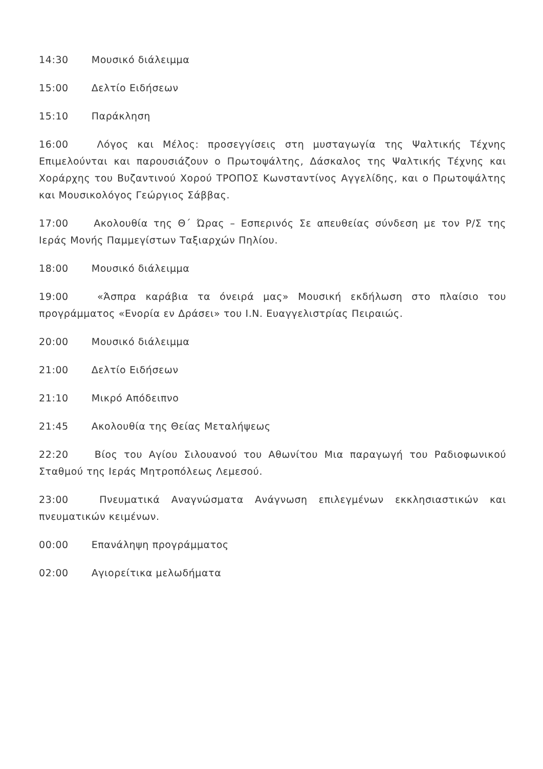14:30 Μουσικό διάλειμμα
15:00 Δελτίο Ειδήσεων
15:10 Παράκληση
16:00 Λόγος και Μέλος: προσεγγίσεις στη μυσταγωγία της Ψαλτικής Τέχνης Επιμελούνται και παρουσιάζουν ο Πρωτοψάλτης, Δάσκαλος της Ψαλτικής Τέχνης και Χοράρχης του Βυζαντινού Χορού ΤΡΟΠΟΣ Κωνσταντίνος Αγγελίδης, και ο Πρωτοψάλτης και Μουσικολόγος Γεώργιος Σάββας.
17:00 Ακολουθία της Θ΄ Ώρας – Εσπερινός Σε απευθείας σύνδεση με τον Ρ/Σ της Ιεράς Μονής Παμμεγίστων Ταξιαρχών Πηλίου.
18:00 Μουσικό διάλειμμα
19:00 «Άσπρα καράβια τα όνειρά μας» Μουσική εκδήλωση στο πλαίσιο του προγράμματος «Ενορία εν Δράσει» του Ι.Ν. Ευαγγελιστρίας Πειραιώς.
20:00 Μουσικό διάλειμμα
21:00 Δελτίο Ειδήσεων
21:10 Μικρό Απόδειπνο
21:45 Ακολουθία της Θείας Μεταλήψεως
22:20 Βίος του Αγίου Σιλουανού του Αθωνίτου Μια παραγωγή του Ραδιοφωνικού Σταθμού της Ιεράς Μητροπόλεως Λεμεσού.
23:00 Πνευματικά Αναγνώσματα Ανάγνωση επιλεγμένων εκκλησιαστικών και πνευματικών κειμένων.
00:00 Επανάληψη προγράμματος
02:00 Αγιορείτικα μελωδήματα